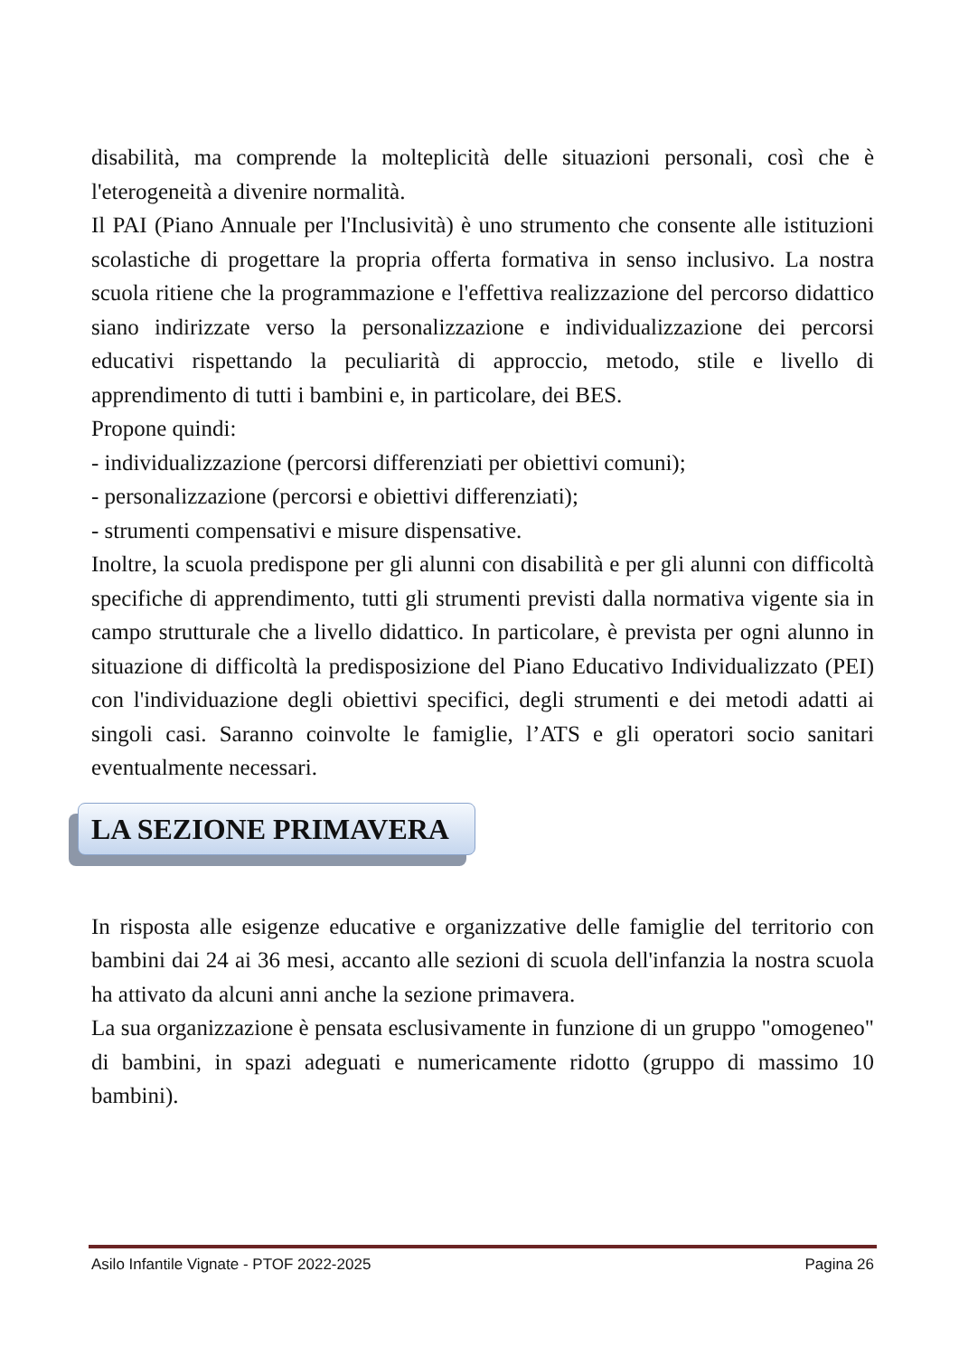disabilità, ma comprende la molteplicità delle situazioni personali, così che è l'eterogeneità a divenire normalità.
Il PAI (Piano Annuale per l'Inclusività) è uno strumento che consente alle istituzioni scolastiche di progettare la propria offerta formativa in senso inclusivo. La nostra scuola ritiene che la programmazione e l'effettiva realizzazione del percorso didattico siano indirizzate verso la personalizzazione e individualizzazione dei percorsi educativi rispettando la peculiarità di approccio, metodo, stile e livello di apprendimento di tutti i bambini e, in particolare, dei BES.
Propone quindi:
- individualizzazione (percorsi differenziati per obiettivi comuni);
- personalizzazione (percorsi e obiettivi differenziati);
- strumenti compensativi e misure dispensative.
Inoltre, la scuola predispone per gli alunni con disabilità e per gli alunni con difficoltà specifiche di apprendimento, tutti gli strumenti previsti dalla normativa vigente sia in campo strutturale che a livello didattico. In particolare, è prevista per ogni alunno in situazione di difficoltà la predisposizione del Piano Educativo Individualizzato (PEI) con l'individuazione degli obiettivi specifici, degli strumenti e dei metodi adatti ai singoli casi. Saranno coinvolte le famiglie, l’ATS e gli operatori socio sanitari eventualmente necessari.
LA SEZIONE PRIMAVERA
In risposta alle esigenze educative e organizzative delle famiglie del territorio con bambini dai 24 ai 36 mesi, accanto alle sezioni di scuola dell'infanzia la nostra scuola ha attivato da alcuni anni anche la sezione primavera.
La sua organizzazione è pensata esclusivamente in funzione di un gruppo "omogeneo" di bambini, in spazi adeguati e numericamente ridotto (gruppo di massimo 10 bambini).
Asilo Infantile Vignate - PTOF 2022-2025 Pagina 26